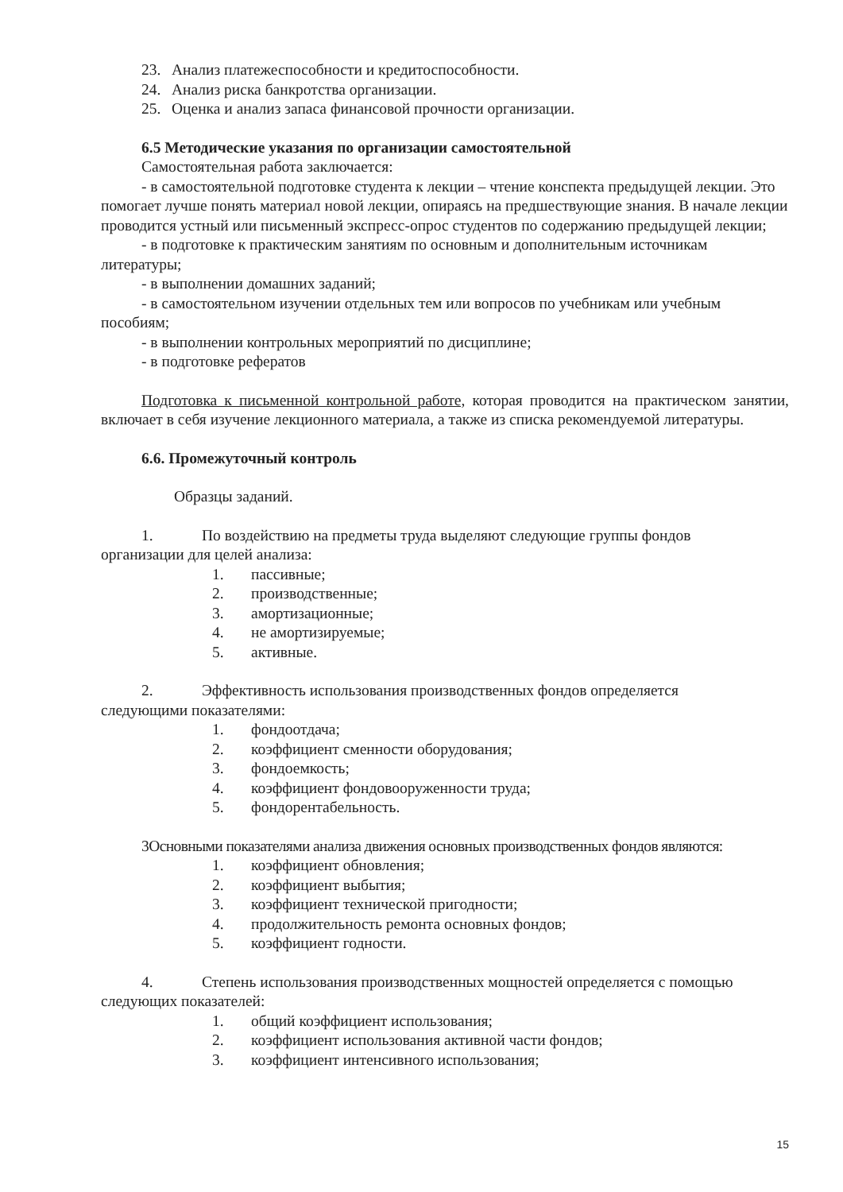23. Анализ платежеспособности и кредитоспособности.
24. Анализ риска банкротства организации.
25. Оценка и анализ запаса финансовой прочности организации.
6.5 Методические указания по организации самостоятельной
Самостоятельная работа заключается:
- в самостоятельной подготовке студента к лекции – чтение конспекта предыдущей лекции. Это помогает лучше понять материал новой лекции, опираясь на предшествующие знания. В начале лекции проводится устный или письменный экспресс-опрос студентов по содержанию предыдущей лекции;
- в подготовке к практическим занятиям по основным и дополнительным источникам литературы;
- в выполнении домашних заданий;
- в самостоятельном изучении отдельных тем или вопросов по учебникам или учебным пособиям;
- в выполнении контрольных мероприятий по дисциплине;
- в подготовке рефератов
Подготовка к письменной контрольной работе, которая проводится на практическом занятии, включает в себя изучение лекционного материала, а также из списка рекомендуемой литературы.
6.6. Промежуточный контроль
Образцы заданий.
1. По воздействию на предметы труда выделяют следующие группы фондов
организации для целей анализа:
1. пассивные;
2. производственные;
3. амортизационные;
4. не амортизируемые;
5. активные.
2. Эффективность использования производственных фондов определяется
следующими показателями:
1. фондоотдача;
2. коэффициент сменности оборудования;
3. фондоемкость;
4. коэффициент фондовооруженности труда;
5. фондорентабельность.
3Основными показателями анализа движения основных производственных фондов являются:
1. коэффициент обновления;
2. коэффициент выбытия;
3. коэффициент технической пригодности;
4. продолжительность ремонта основных фондов;
5. коэффициент годности.
4. Степень использования производственных мощностей определяется с помощью
следующих показателей:
1. общий коэффициент использования;
2. коэффициент использования активной части фондов;
3. коэффициент интенсивного использования;
15